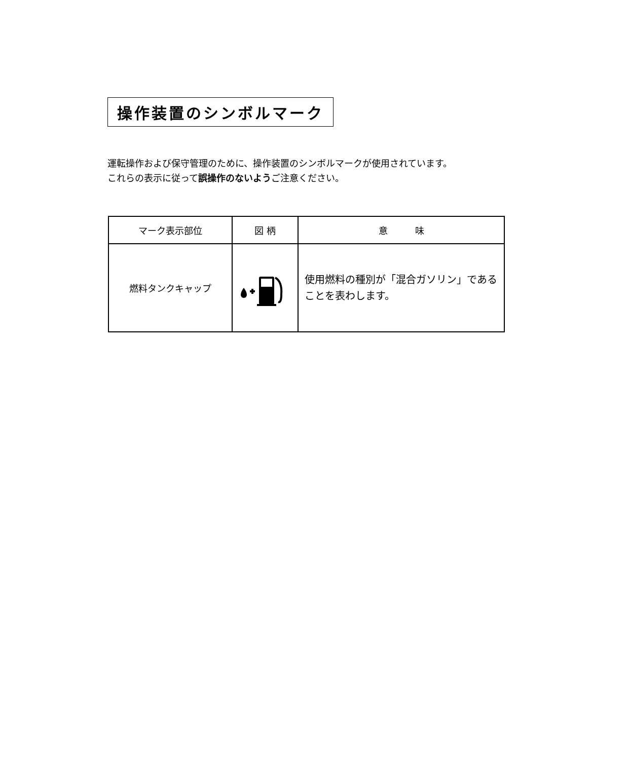操作装置のシンボルマーク
運転操作および保守管理のために、操作装置のシンボルマークが使用されています。
これらの表示に従って誤操作のないようご注意ください。
| マーク表示部位 | 図 柄 | 意 味 |
| --- | --- | --- |
| 燃料タンクキャップ | | 使用燃料の種別が「混合ガソリン」である ことを表わします。 |